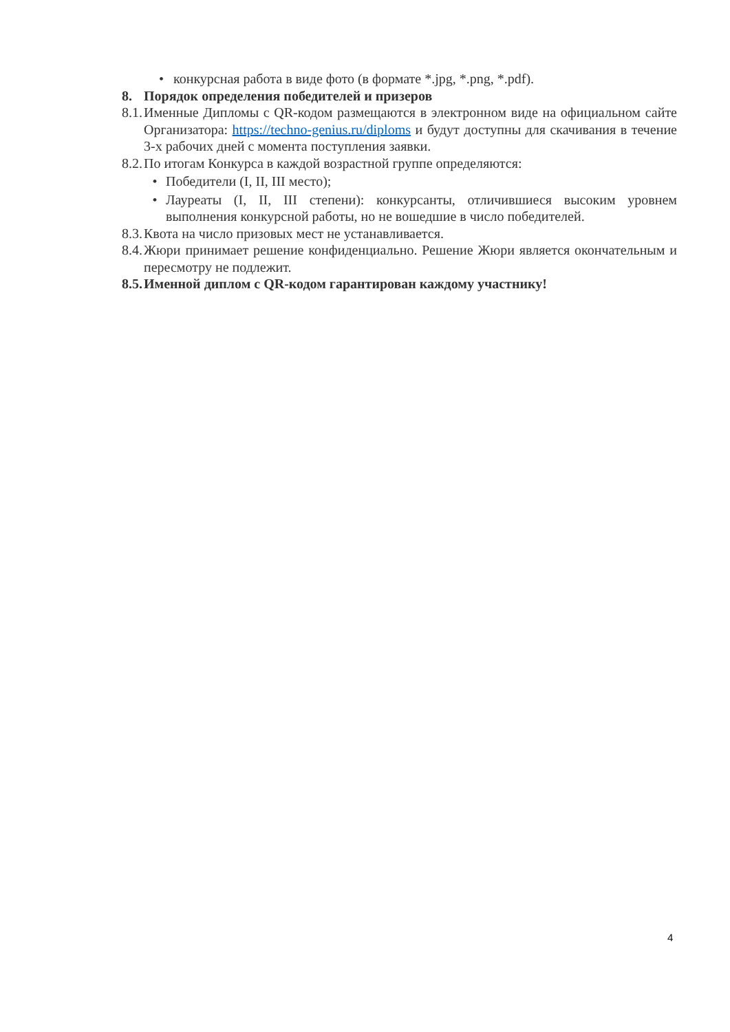• конкурсная работа в виде фото (в формате *.jpg, *.png, *.pdf).
8. Порядок определения победителей и призеров
8.1.
Именные Дипломы с QR-кодом размещаются в электронном виде на официальном сайте Организатора: https://techno-genius.ru/diploms и будут доступны для скачивания в течение 3-х рабочих дней с момента поступления заявки.
8.2.
По итогам Конкурса в каждой возрастной группе определяются:
• Победители (I, II, III место);
• Лауреаты (I, II, III степени): конкурсанты, отличившиеся высоким уровнем выполнения конкурсной работы, но не вошедшие в число победителей.
8.3.
Квота на число призовых мест не устанавливается.
8.4.
Жюри принимает решение конфиденциально. Решение Жюри является окончательным и пересмотру не подлежит.
8.5.
Именной диплом с QR-кодом гарантирован каждому участнику!
4